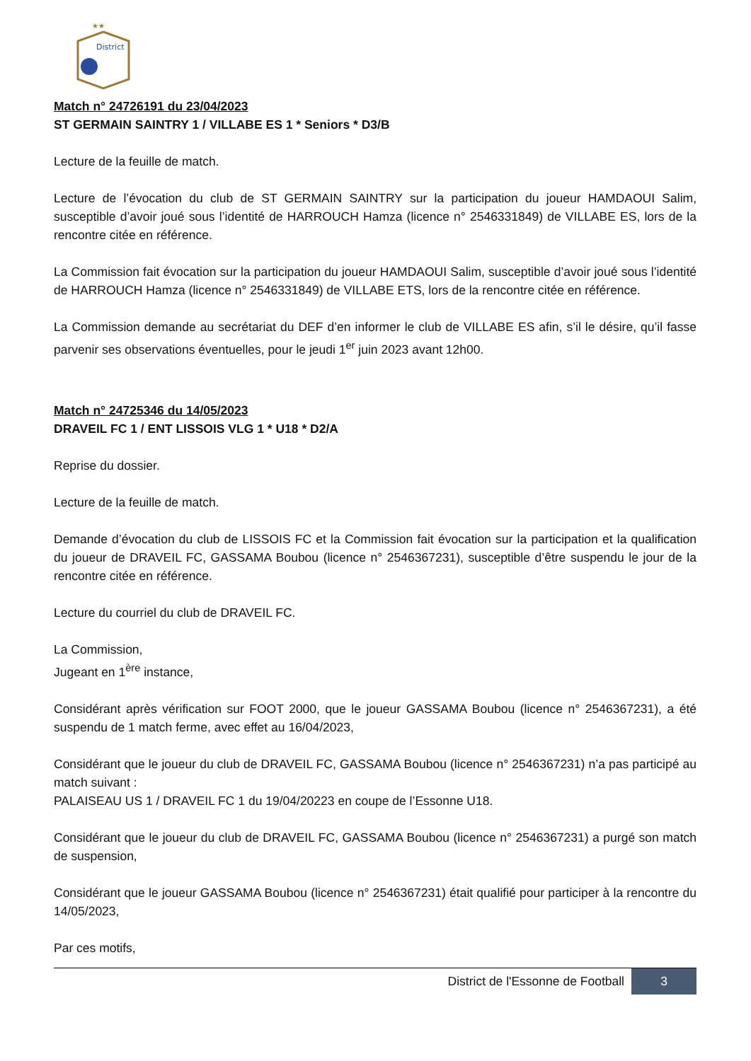District
★★
Match n° 24726191 du 23/04/2023
ST GERMAIN SAINTRY 1 / VILLABE ES 1 * Seniors * D3/B
Lecture de la feuille de match.
Lecture de l’évocation du club de ST GERMAIN SAINTRY sur la participation du joueur HAMDAOUI Salim, susceptible d’avoir joué sous l’identité de HARROUCH Hamza (licence n° 2546331849) de VILLABE ES, lors de la rencontre citée en référence.
La Commission fait évocation sur la participation du joueur HAMDAOUI Salim, susceptible d’avoir joué sous l’identité de HARROUCH Hamza (licence n° 2546331849) de VILLABE ETS, lors de la rencontre citée en référence.
La Commission demande au secrétariat du DEF d’en informer le club de VILLABE ES afin, s’il le désire, qu’il fasse parvenir ses observations éventuelles, pour le jeudi 1<sup>er</sup> juin 2023 avant 12h00.
Match n° 24725346 du 14/05/2023
DRAVEIL FC 1 / ENT LISSOIS VLG 1 * U18 * D2/A
Reprise du dossier.
Lecture de la feuille de match.
Demande d’évocation du club de LISSOIS FC et la Commission fait évocation sur la participation et la qualification du joueur de DRAVEIL FC, GASSAMA Boubou (licence n° 2546367231), susceptible d’être suspendu le jour de la rencontre citée en référence.
Lecture du courriel du club de DRAVEIL FC.
La Commission,
Jugeant en 1<sup>ère</sup> instance,
Considérant après vérification sur FOOT 2000, que le joueur GASSAMA Boubou (licence n° 2546367231), a été suspendu de 1 match ferme, avec effet au 16/04/2023,
Considérant que le joueur du club de DRAVEIL FC, GASSAMA Boubou (licence n° 2546367231) n’a pas participé au match suivant :
PALAISEAU US 1 / DRAVEIL FC 1 du 19/04/20223 en coupe de l’Essonne U18.
Considérant que le joueur du club de DRAVEIL FC, GASSAMA Boubou (licence n° 2546367231) a purgé son match de suspension,
Considérant que le joueur GASSAMA Boubou (licence n° 2546367231) était qualifié pour participer à la rencontre du 14/05/2023,
Par ces motifs,
District de l'Essonne de Football 3